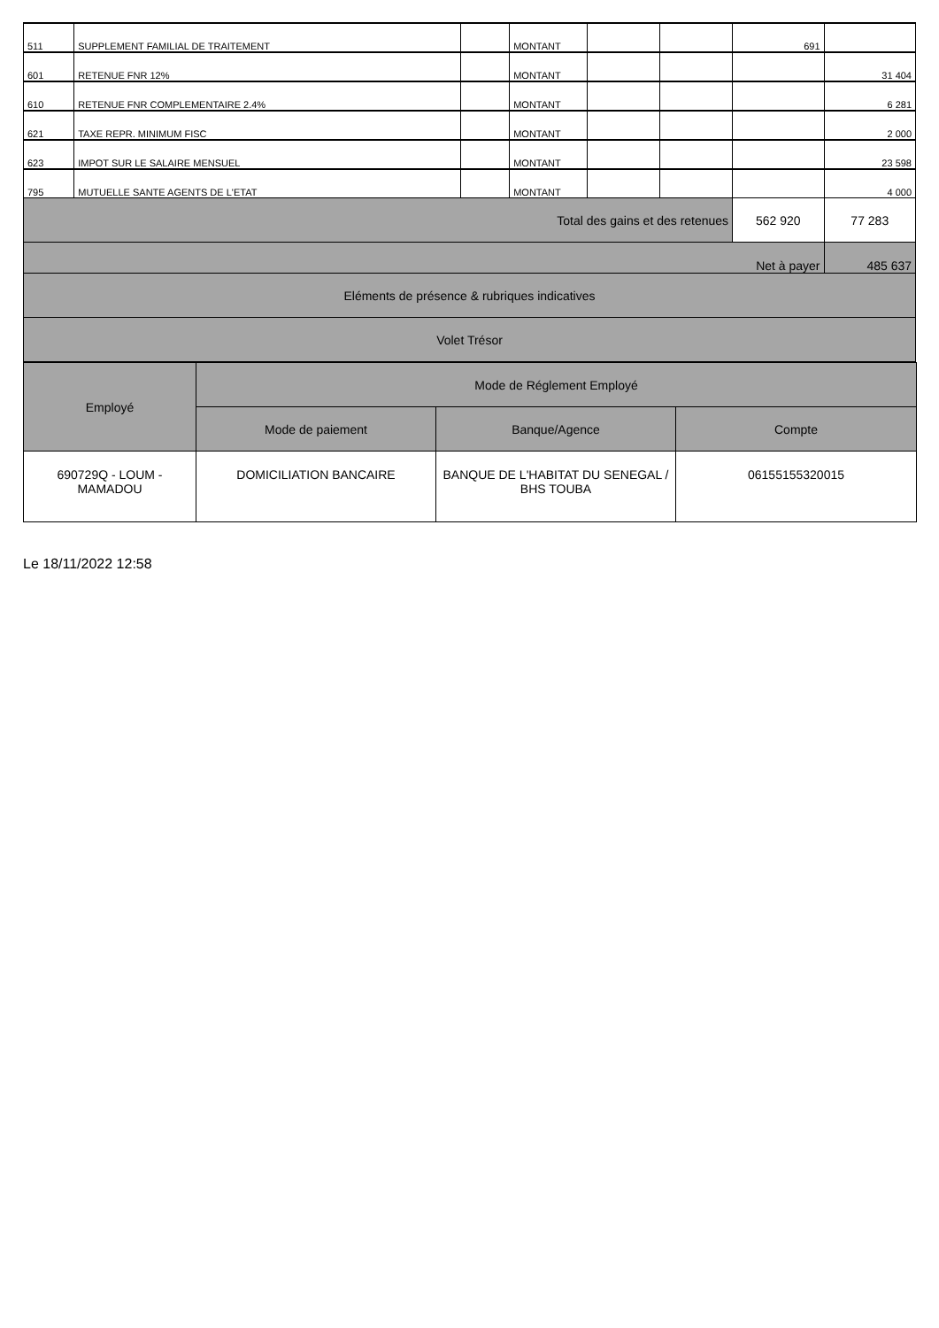| 511 | SUPPLEMENT FAMILIAL DE TRAITEMENT | | MONTANT | | | 691 | |
| 601 | RETENUE FNR 12% | | MONTANT | | | | 31 404 |
| 610 | RETENUE FNR COMPLEMENTAIRE 2.4% | | MONTANT | | | | 6 281 |
| 621 | TAXE REPR. MINIMUM FISC | | MONTANT | | | | 2 000 |
| 623 | IMPOT SUR LE SALAIRE MENSUEL | | MONTANT | | | | 23 598 |
| 795 | MUTUELLE SANTE AGENTS DE L'ETAT | | MONTANT | | | | 4 000 |
| Total des gains et des retenues | | | | | | 562 920 | 77 283 |
| Net à payer | | | | | | | 485 637 |
| Eléments de présence & rubriques indicatives | | | | | | | |
| Volet Trésor | | | | | | | |
| Employé | Mode de Réglement Employé | | |
| --- | --- | --- | --- |
| | Mode de paiement | Banque/Agence | Compte |
| 690729Q - LOUM - MAMADOU | DOMICILIATION BANCAIRE | BANQUE DE L'HABITAT DU SENEGAL / BHS TOUBA | 06155155320015 |
Le 18/11/2022 12:58